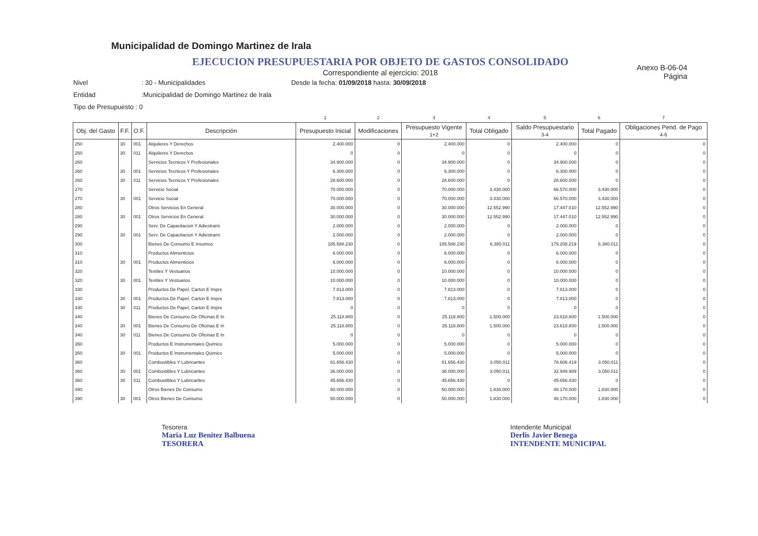Municipalidad de Domingo Martinez de Irala
EJECUCION PRESUPUESTARIA POR OBJETO DE GASTOS CONSOLIDADO
Anexo B-06-04
Página
Correspondiente al ejercicio: 2018
Nivel: 30 - Municipalidades Desde la fecha: 01/09/2018 hasta: 30/09/2018
Entidad:Municipalidad de Domingo Martinez de Irala
Tipo de Presupuesto : 0
| | | | | 1 | 2 | 3 | 4 | 5 | 6 | 7 |
| Obj. del Gasto | F.F. | O.F. | Descripción | Presupuesto Inicial | Modificaciones | Presupuesto Vigente 1+2 | Total Obligado | Saldo Presupuestario 3-4 | Total Pagado | Obligaciones Pend. de Pago 4-6 |
| 250 | 30 | 001 | Alquileres Y Derechos | 2.400.000 | 0 | 2.400.000 | 0 | 2.400.000 | 0 | 0 |
| 250 | 30 | 011 | Alquileres Y Derechos | 0 | 0 | 0 | 0 | 0 | 0 | 0 |
| 260 | | | Servicios Tecnicos Y Profesionales | 34.900.000 | 0 | 34.900.000 | 0 | 34.900.000 | 0 | 0 |
| 260 | 30 | 001 | Servicios Tecnicos Y Profesionales | 6.300.000 | 0 | 6.300.000 | 0 | 6.300.000 | 0 | 0 |
| 260 | 30 | 011 | Servicios Tecnicos Y Profesionales | 28.600.000 | 0 | 28.600.000 | 0 | 28.600.000 | 0 | 0 |
| 270 | | | Servicio Social | 70.000.000 | 0 | 70.000.000 | 3.430.000 | 66.570.000 | 3.430.000 | 0 |
| 270 | 30 | 001 | Servicio Social | 70.000.000 | 0 | 70.000.000 | 3.430.000 | 66.570.000 | 3.430.000 | 0 |
| 280 | | | Otros Servicios En General | 30.000.000 | 0 | 30.000.000 | 12.552.990 | 17.447.010 | 12.552.990 | 0 |
| 280 | 30 | 001 | Otros Servicios En General | 30.000.000 | 0 | 30.000.000 | 12.552.990 | 17.447.010 | 12.552.990 | 0 |
| 290 | | | Serv. De Capacitacion Y Adiestrami | 2.000.000 | 0 | 2.000.000 | 0 | 2.000.000 | 0 | 0 |
| 290 | 30 | 001 | Serv. De Capacitacion Y Adiestrami | 2.000.000 | 0 | 2.000.000 | 0 | 2.000.000 | 0 | 0 |
| 300 | | | Bienes De Consumo E Insumos | 185.588.230 | 0 | 185.588.230 | 6.380.011 | 179.208.219 | 6.380.011 | 0 |
| 310 | | | Productos Alimenticios | 6.000.000 | 0 | 6.000.000 | 0 | 6.000.000 | 0 | 0 |
| 310 | 30 | 001 | Productos Alimenticios | 6.000.000 | 0 | 6.000.000 | 0 | 6.000.000 | 0 | 0 |
| 320 | | | Textiles Y Vestuarios | 10.000.000 | 0 | 10.000.000 | 0 | 10.000.000 | 0 | 0 |
| 320 | 30 | 001 | Textiles Y Vestuarios | 10.000.000 | 0 | 10.000.000 | 0 | 10.000.000 | 0 | 0 |
| 330 | | | Productos De Papel, Carton E Impre | 7.813.000 | 0 | 7.813.000 | 0 | 7.813.000 | 0 | 0 |
| 330 | 30 | 001 | Productos De Papel, Carton E Impre | 7.813.000 | 0 | 7.813.000 | 0 | 7.813.000 | 0 | 0 |
| 330 | 30 | 011 | Productos De Papel, Carton E Impre | 0 | 0 | 0 | 0 | 0 | 0 | 0 |
| 340 | | | Bienes De Consumo De Oficinas E In | 25.118.800 | 0 | 25.118.800 | 1.500.000 | 23.618.800 | 1.500.000 | 0 |
| 340 | 30 | 001 | Bienes De Consumo De Oficinas E In | 25.118.800 | 0 | 25.118.800 | 1.500.000 | 23.618.800 | 1.500.000 | 0 |
| 340 | 30 | 011 | Bienes De Consumo De Oficinas E In | 0 | 0 | 0 | 0 | 0 | 0 | 0 |
| 350 | | | Productos E Instrumentales Quimico | 5.000.000 | 0 | 5.000.000 | 0 | 5.000.000 | 0 | 0 |
| 350 | 30 | 001 | Productos E Instrumentales Quimico | 5.000.000 | 0 | 5.000.000 | 0 | 5.000.000 | 0 | 0 |
| 360 | | | Combustibles Y Lubricantes | 81.656.430 | 0 | 81.656.430 | 3.050.011 | 78.606.419 | 3.050.011 | 0 |
| 360 | 30 | 001 | Combustibles Y Lubricantes | 36.000.000 | 0 | 36.000.000 | 3.050.011 | 32.949.989 | 3.050.011 | 0 |
| 360 | 30 | 011 | Combustibles Y Lubricantes | 45.656.430 | 0 | 45.656.430 | 0 | 45.656.430 | 0 | 0 |
| 390 | | | Otros Bienes De Consumo | 50.000.000 | 0 | 50.000.000 | 1.830.000 | 48.170.000 | 1.830.000 | 0 |
| 390 | 30 | 001 | Otros Bienes De Consumo | 50.000.000 | 0 | 50.000.000 | 1.830.000 | 48.170.000 | 1.830.000 | 0 |
Tesorera
Maria Luz Benitez Balbuena
TESORERA
Intendente Municipal
Derlis Javier Benega
INTENDENTE MUNICIPAL